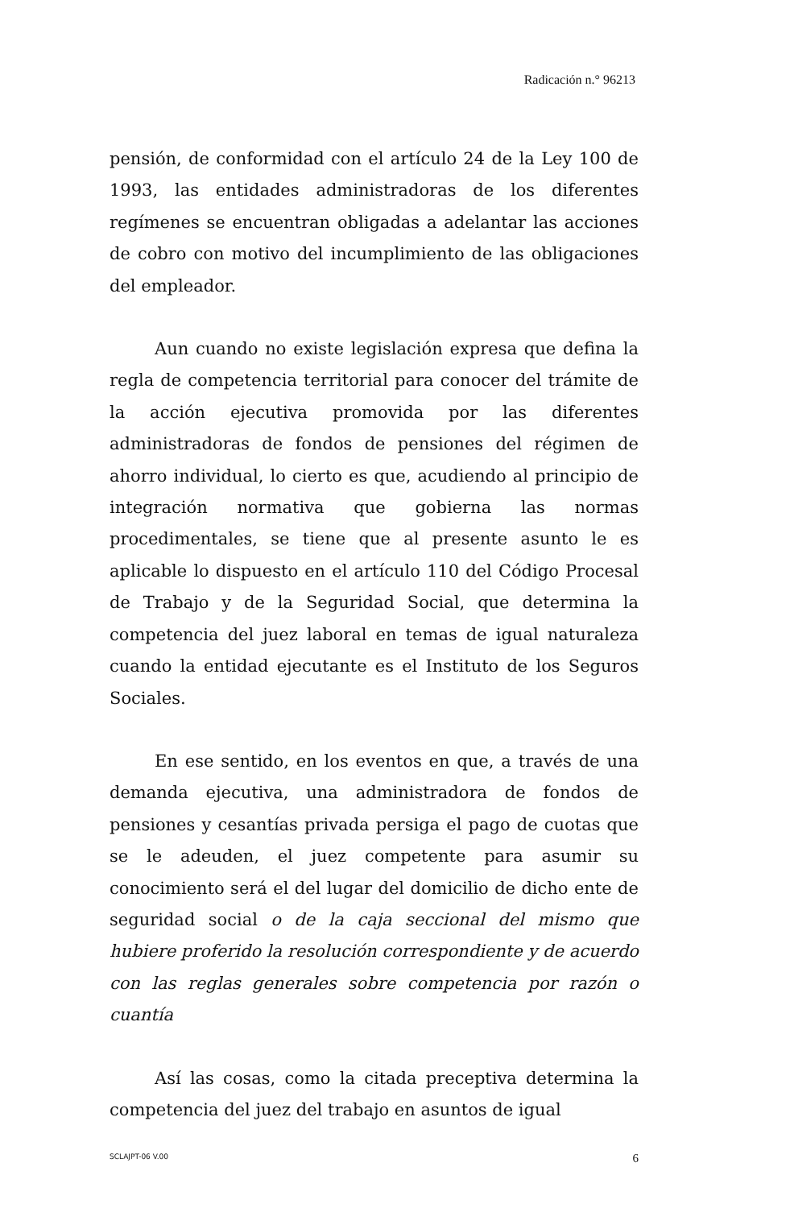Radicación n.° 96213
pensión, de conformidad con el artículo 24 de la Ley 100 de 1993, las entidades administradoras de los diferentes regímenes se encuentran obligadas a adelantar las acciones de cobro con motivo del incumplimiento de las obligaciones del empleador.
Aun cuando no existe legislación expresa que defina la regla de competencia territorial para conocer del trámite de la acción ejecutiva promovida por las diferentes administradoras de fondos de pensiones del régimen de ahorro individual, lo cierto es que, acudiendo al principio de integración normativa que gobierna las normas procedimentales, se tiene que al presente asunto le es aplicable lo dispuesto en el artículo 110 del Código Procesal de Trabajo y de la Seguridad Social, que determina la competencia del juez laboral en temas de igual naturaleza cuando la entidad ejecutante es el Instituto de los Seguros Sociales.
En ese sentido, en los eventos en que, a través de una demanda ejecutiva, una administradora de fondos de pensiones y cesantías privada persiga el pago de cuotas que se le adeuden, el juez competente para asumir su conocimiento será el del lugar del domicilio de dicho ente de seguridad social o de la caja seccional del mismo que hubiere proferido la resolución correspondiente y de acuerdo con las reglas generales sobre competencia por razón o cuantía
Así las cosas, como la citada preceptiva determina la competencia del juez del trabajo en asuntos de igual
SCLAJPT-06 V.00 6